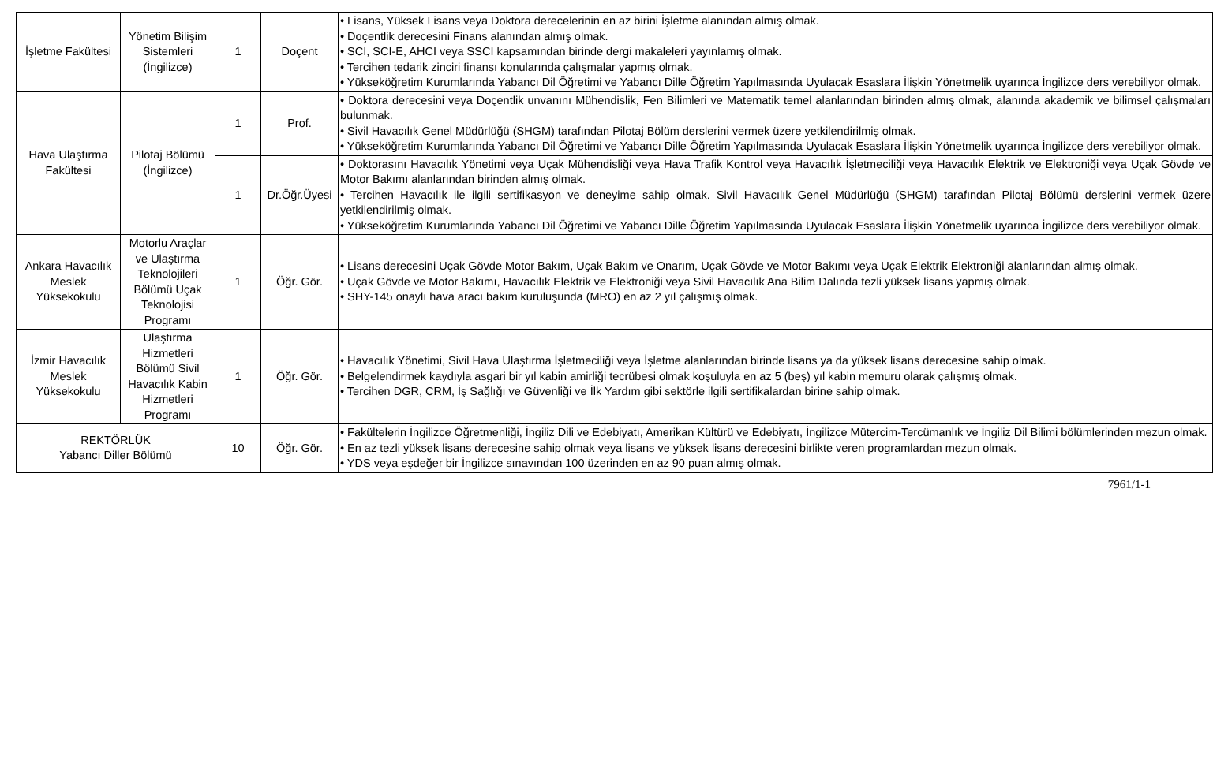| İşletme Fakültesi | Yönetim Bilişim Sistemleri (İngilizce) | 1 | Doçent | • Lisans, Yüksek Lisans veya Doktora derecelerinin en az birini İşletme alanından almış olmak. • Doçentlik derecesini Finans alanından almış olmak. • SCI, SCI-E, AHCI veya SSCI kapsamından birinde dergi makaleleri yayınlamış olmak. • Tercihen tedarik zinciri finansı konularında çalışmalar yapmış olmak. • Yükseköğretim Kurumlarında Yabancı Dil Öğretimi ve Yabancı Dille Öğretim Yapılmasında Uyulacak Esaslara İlişkin Yönetmelik uyarınca İngilizce ders verebiliyor olmak. |
| Hava Ulaştırma Fakültesi | Pilotaj Bölümü (İngilizce) | 1 | Prof. | • Doktora derecesini veya Doçentlik unvanını Mühendislik, Fen Bilimleri ve Matematik temel alanlarından birinden almış olmak, alanında akademik ve bilimsel çalışmaları bulunmak. • Sivil Havacılık Genel Müdürlüğü (SHGM) tarafından Pilotaj Bölüm derslerini vermek üzere yetkilendirilmiş olmak. • Yükseköğretim Kurumlarında Yabancı Dil Öğretimi ve Yabancı Dille Öğretim Yapılmasında Uyulacak Esaslara İlişkin Yönetmelik uyarınca İngilizce ders verebiliyor olmak. |
| | | 1 | Dr.Öğr.Üyesi | • Doktorasını Havacılık Yönetimi veya Uçak Mühendisliği veya Hava Trafik Kontrol veya Havacılık İşletmeciliği veya Havacılık Elektrik ve Elektroniği veya Uçak Gövde ve Motor Bakımı alanlarından birinden almış olmak. • Tercihen Havacılık ile ilgili sertifikasyon ve deneyime sahip olmak. Sivil Havacılık Genel Müdürlüğü (SHGM) tarafından Pilotaj Bölümü derslerini vermek üzere yetkilendirilmiş olmak. • Yükseköğretim Kurumlarında Yabancı Dil Öğretimi ve Yabancı Dille Öğretim Yapılmasında Uyulacak Esaslara İlişkin Yönetmelik uyarınca İngilizce ders verebiliyor olmak. |
| Ankara Havacılık Meslek Yüksekokulu | Motorlu Araçlar ve Ulaştırma Teknolojileri Bölümü Uçak Teknolojisi Programı | 1 | Öğr. Gör. | • Lisans derecesini Uçak Gövde Motor Bakım, Uçak Bakım ve Onarım, Uçak Gövde ve Motor Bakımı veya Uçak Elektrik Elektroniği alanlarından almış olmak. • Uçak Gövde ve Motor Bakımı, Havacılık Elektrik ve Elektroniği veya Sivil Havacılık Ana Bilim Dalında tezli yüksek lisans yapmış olmak. • SHY-145 onaylı hava aracı bakım kuruluşunda (MRO) en az 2 yıl çalışmış olmak. |
| İzmir Havacılık Meslek Yüksekokulu | Ulaştırma Hizmetleri Bölümü Sivil Havacılık Kabin Hizmetleri Programı | 1 | Öğr. Gör. | • Havacılık Yönetimi, Sivil Hava Ulaştırma İşletmeciliği veya İşletme alanlarından birinde lisans ya da yüksek lisans derecesine sahip olmak. • Belgelendirmek kaydıyla asgari bir yıl kabin amirliği tecrübesi olmak koşuluyla en az 5 (beş) yıl kabin memuru olarak çalışmış olmak. • Tercihen DGR, CRM, İş Sağlığı ve Güvenliği ve İlk Yardım gibi sektörle ilgili sertifikalardan birine sahip olmak. |
| REKTÖRLÜK Yabancı Diller Bölümü | | 10 | Öğr. Gör. | • Fakültelerin İngilizce Öğretmenliği, İngiliz Dili ve Edebiyatı, Amerikan Kültürü ve Edebiyatı, İngilizce Mütercim-Tercümanlık ve İngiliz Dil Bilimi bölümlerinden mezun olmak. • En az tezli yüksek lisans derecesine sahip olmak veya lisans ve yüksek lisans derecesini birlikte veren programlardan mezun olmak. • YDS veya eşdeğer bir İngilizce sınavından 100 üzerinden en az 90 puan almış olmak. |
7961/1-1